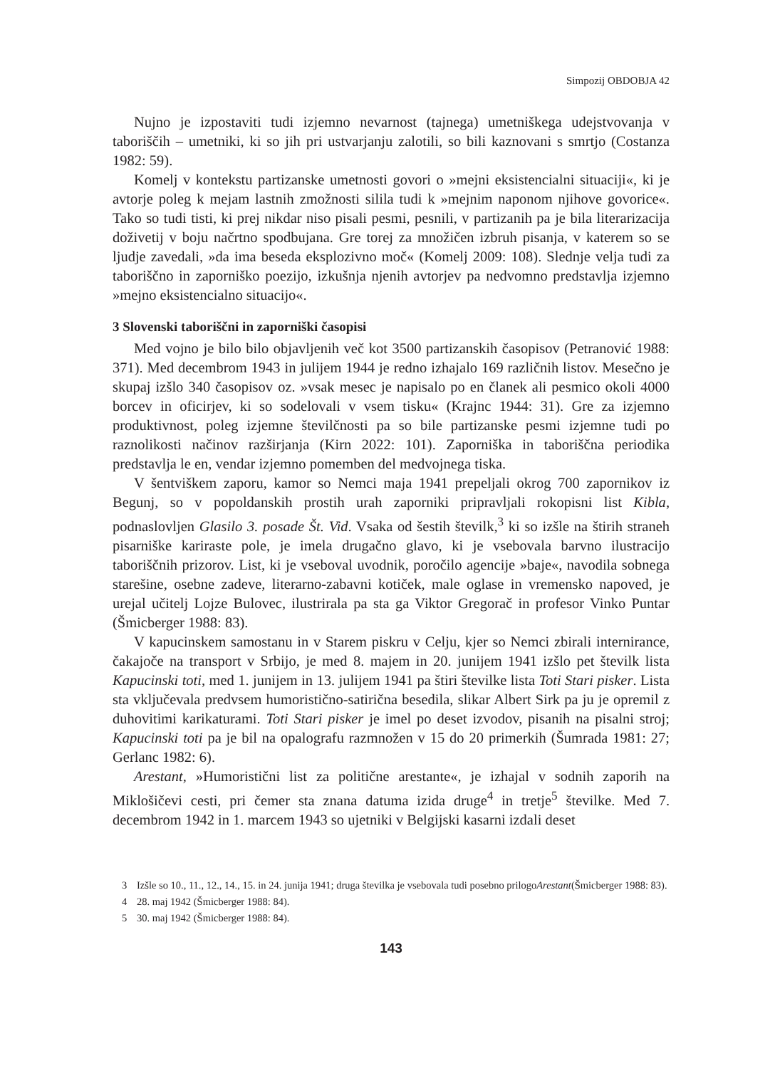Simpozij OBDOBJA 42
Nujno je izpostaviti tudi izjemno nevarnost (tajnega) umetniškega udejstvovanja v taboriščih – umetniki, ki so jih pri ustvarjanju zalotili, so bili kaznovani s smrtjo (Costanza 1982: 59).
Komelj v kontekstu partizanske umetnosti govori o »mejni eksistencialni situaciji«, ki je avtorje poleg k mejam lastnih zmožnosti silila tudi k »mejnim naponom njihove govorice«. Tako so tudi tisti, ki prej nikdar niso pisali pesmi, pesnili, v partizanih pa je bila literarizacija doživetij v boju načrtno spodbujana. Gre torej za množičen izbruh pisanja, v katerem so se ljudje zavedali, »da ima beseda eksplozivno moč« (Komelj 2009: 108). Slednje velja tudi za taboriščno in zaporniško poezijo, izkušnja njenih avtorjev pa nedvomno predstavlja izjemno »mejno eksistencialno situacijo«.
3 Slovenski taboriščni in zaporniški časopisi
Med vojno je bilo bilo objavljenih več kot 3500 partizanskih časopisov (Petranović 1988: 371). Med decembrom 1943 in julijem 1944 je redno izhajalo 169 različnih listov. Mesečno je skupaj izšlo 340 časopisov oz. »vsak mesec je napisalo po en članek ali pesmico okoli 4000 borcev in oficirjev, ki so sodelovali v vsem tisku« (Krajnc 1944: 31). Gre za izjemno produktivnost, poleg izjemne številčnosti pa so bile partizanske pesmi izjemne tudi po raznolikosti načinov razširjanja (Kirn 2022: 101). Zaporniška in taboriščna periodika predstavlja le en, vendar izjemno pomemben del medvojnega tiska.
V šentviškem zaporu, kamor so Nemci maja 1941 prepeljali okrog 700 zapornikov iz Begunj, so v popoldanskih prostih urah zaporniki pripravljali rokopisni list Kibla, podnaslovljen Glasilo 3. posade Št. Vid. Vsaka od šestih številk,<sup>3</sup> ki so izšle na štirih straneh pisarniške kariraste pole, je imela drugačno glavo, ki je vsebovala barvno ilustracijo taboriščnih prizorov. List, ki je vseboval uvodnik, poročilo agencije »baje«, navodila sobnega starešine, osebne zadeve, literarno-zabavni kotiček, male oglase in vremensko napoved, je urejal učitelj Lojze Bulovec, ilustrirala pa sta ga Viktor Gregorač in profesor Vinko Puntar (Šmicberger 1988: 83).
V kapucinskem samostanu in v Starem piskru v Celju, kjer so Nemci zbirali internirance, čakajoče na transport v Srbijo, je med 8. majem in 20. junijem 1941 izšlo pet številk lista Kapucinski toti, med 1. junijem in 13. julijem 1941 pa štiri številke lista Toti Stari pisker. Lista sta vključevala predvsem humoristično-satirična besedila, slikar Albert Sirk pa ju je opremil z duhovitimi karikaturami. Toti Stari pisker je imel po deset izvodov, pisanih na pisalni stroj; Kapucinski toti pa je bil na opalografu razmnožen v 15 do 20 primerkih (Šumrada 1981: 27; Gerlanc 1982: 6).
Arestant, »Humoristični list za politične arestante«, je izhajal v sodnih zaporih na Miklošičevi cesti, pri čemer sta znana datuma izida druge<sup>4</sup> in tretje<sup>5</sup> številke. Med 7. decembrom 1942 in 1. marcem 1943 so ujetniki v Belgijski kasarni izdali deset
3 Izšle so 10., 11., 12., 14., 15. in 24. junija 1941; druga številka je vsebovala tudi posebno prilogo Arestant (Šmicberger 1988: 83).
4 28. maj 1942 (Šmicberger 1988: 84).
5 30. maj 1942 (Šmicberger 1988: 84).
143